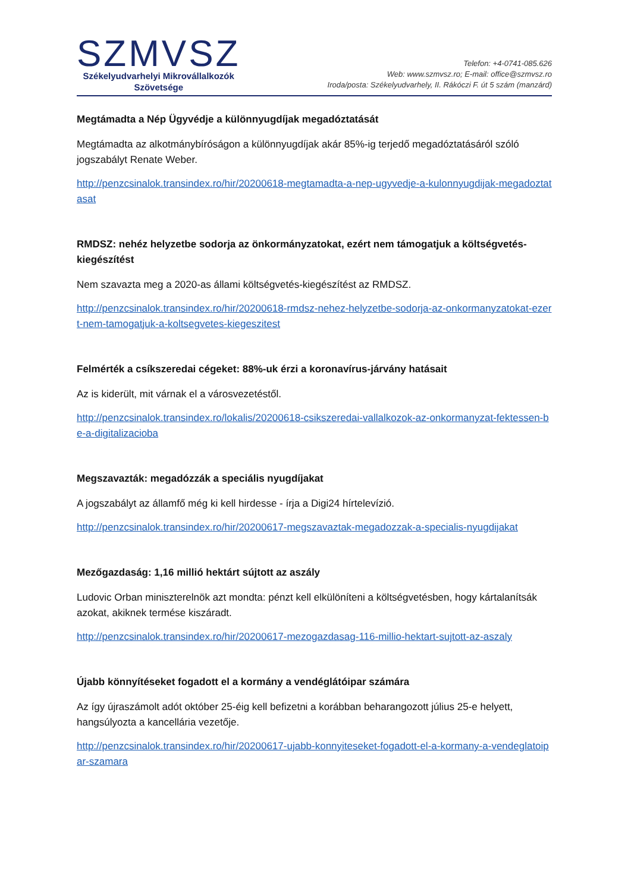SZMVSZ
Székelyudvarhelyi Mikrovállalkozók
Szövetsége
Telefon: +4-0741-085.626
Web: www.szmvsz.ro; E-mail: office@szmvsz.ro
Iroda/posta: Székelyudvarhely, II. Rákóczi F. út 5 szám (manzárd)
Megtámadta a Nép Ügyvédje a különnyugdíjak megadóztatását
Megtámadta az alkotmánybíróságon a különnyugdíjak akár 85%-ig terjedő megadóztatásáról szóló jogszabályt Renate Weber.
http://penzcsinalok.transindex.ro/hir/20200618-megtamadta-a-nep-ugyvedje-a-kulonnyugdijak-megadoztatasat
RMDSZ: nehéz helyzetbe sodorja az önkormányzatokat, ezért nem támogatjuk a költségvetés-kiegészítést
Nem szavazta meg a 2020-as állami költségvetés-kiegészítést az RMDSZ.
http://penzcsinalok.transindex.ro/hir/20200618-rmdsz-nehez-helyzetbe-sodorja-az-onkormanyzatokat-ezert-nem-tamogatjuk-a-koltsegvetes-kiegeszitest
Felmérték a csíkszeredai cégeket: 88%-uk érzi a koronavírus-járvány hatásait
Az is kiderült, mit várnak el a városvezetéstől.
http://penzcsinalok.transindex.ro/lokalis/20200618-csikszeredai-vallalkozok-az-onkormanyzat-fektessen-be-a-digitalizacioba
Megszavazták: megadózzák a speciális nyugdíjakat
A jogszabályt az államfő még ki kell hirdesse - írja a Digi24 hírtelevízió.
http://penzcsinalok.transindex.ro/hir/20200617-megszavaztak-megadozzak-a-specialis-nyugdijakat
Mezőgazdaság: 1,16 millió hektárt sújtott az aszály
Ludovic Orban miniszterelnök azt mondta: pénzt kell elkülöníteni a költségvetésben, hogy kártalanítsák azokat, akiknek termése kiszáradt.
http://penzcsinalok.transindex.ro/hir/20200617-mezogazdasag-116-millio-hektart-sujtott-az-aszaly
Újabb könnyítéseket fogadott el a kormány a vendéglátóipar számára
Az így újraszámolt adót október 25-éig kell befizetni a korábban beharangozott július 25-e helyett, hangsúlyozta a kancellária vezetője.
http://penzcsinalok.transindex.ro/hir/20200617-ujabb-konnyiteseket-fogadott-el-a-kormany-a-vendeglatoipar-szamara